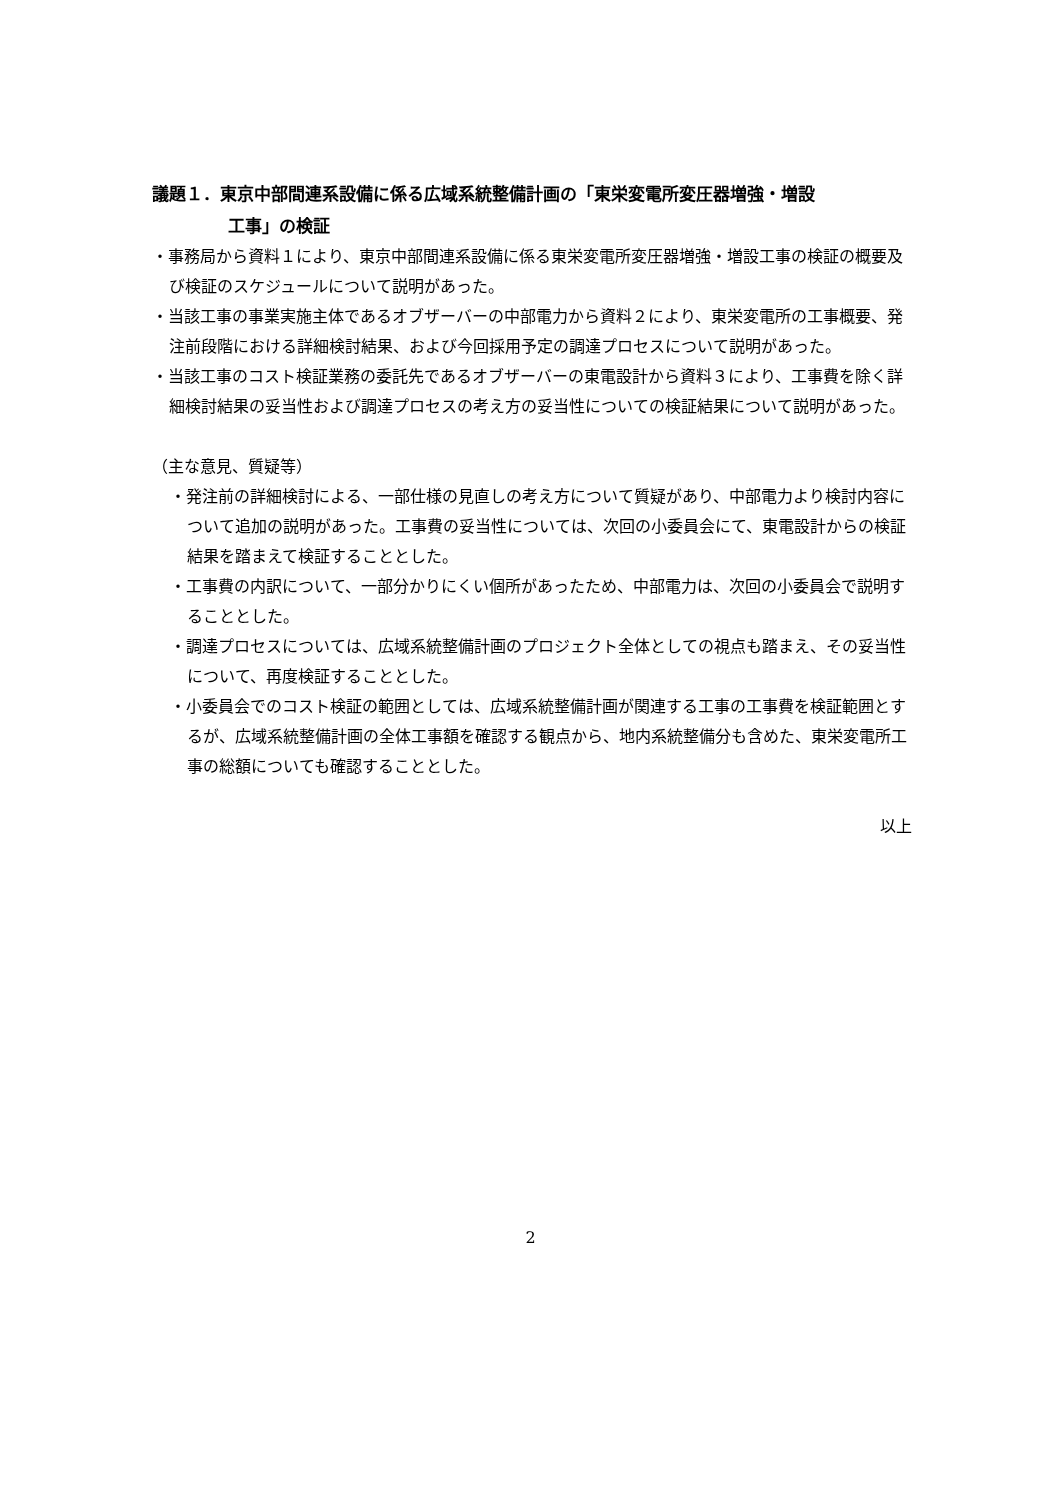議題１．東京中部間連系設備に係る広域系統整備計画の「東栄変電所変圧器増強・増設
工事」の検証
・事務局から資料１により、東京中部間連系設備に係る東栄変電所変圧器増強・増設工事の検証の概要及び検証のスケジュールについて説明があった。
・当該工事の事業実施主体であるオブザーバーの中部電力から資料２により、東栄変電所の工事概要、発注前段階における詳細検討結果、および今回採用予定の調達プロセスについて説明があった。
・当該工事のコスト検証業務の委託先であるオブザーバーの東電設計から資料３により、工事費を除く詳細検討結果の妥当性および調達プロセスの考え方の妥当性についての検証結果について説明があった。
（主な意見、質疑等）
・発注前の詳細検討による、一部仕様の見直しの考え方について質疑があり、中部電力より検討内容について追加の説明があった。工事費の妥当性については、次回の小委員会にて、東電設計からの検証結果を踏まえて検証することとした。
・工事費の内訳について、一部分かりにくい個所があったため、中部電力は、次回の小委員会で説明することとした。
・調達プロセスについては、広域系統整備計画のプロジェクト全体としての視点も踏まえ、その妥当性について、再度検証することとした。
・小委員会でのコスト検証の範囲としては、広域系統整備計画が関連する工事の工事費を検証範囲とするが、広域系統整備計画の全体工事額を確認する観点から、地内系統整備分も含めた、東栄変電所工事の総額についても確認することとした。
以上
2